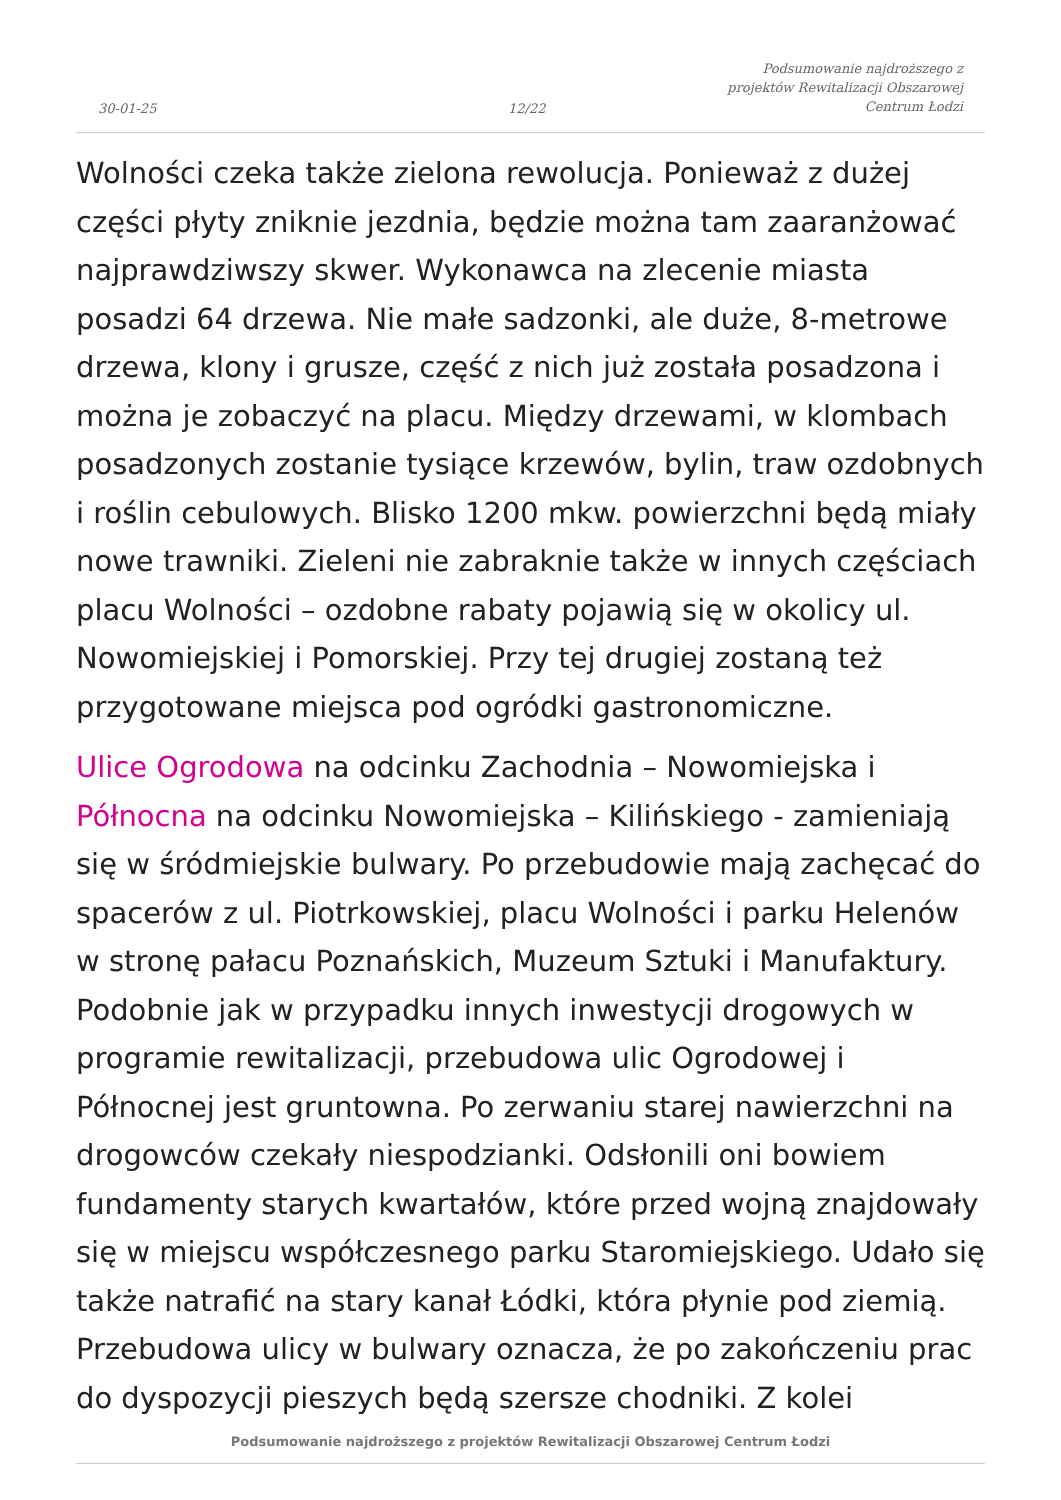30-01-25 12/22
Podsumowanie najdroższego z
projektów Rewitalizacji Obszarowej
Centrum Łodzi
Wolności czeka także zielona rewolucja. Ponieważ z dużej części płyty zniknie jezdnia, będzie można tam zaaranżować najprawdziwszy skwer. Wykonawca na zlecenie miasta posadzi 64 drzewa. Nie małe sadzonki, ale duże, 8-metrowe drzewa, klony i grusze, część z nich już została posadzona i można je zobaczyć na placu. Między drzewami, w klombach posadzonych zostanie tysiące krzewów, bylin, traw ozdobnych i roślin cebulowych. Blisko 1200 mkw. powierzchni będą miały nowe trawniki. Zieleni nie zabraknie także w innych częściach placu Wolności – ozdobne rabaty pojawią się w okolicy ul. Nowomiejskiej i Pomorskiej. Przy tej drugiej zostaną też przygotowane miejsca pod ogródki gastronomiczne.
Ulice Ogrodowa na odcinku Zachodnia – Nowomiejska i Północna na odcinku Nowomiejska – Kilińskiego - zamieniają się w śródmiejskie bulwary. Po przebudowie mają zachęcać do spacerów z ul. Piotrkowskiej, placu Wolności i parku Helenów w stronę pałacu Poznańskich, Muzeum Sztuki i Manufaktury. Podobnie jak w przypadku innych inwestycji drogowych w programie rewitalizacji, przebudowa ulic Ogrodowej i Północnej jest gruntowna. Po zerwaniu starej nawierzchni na drogowców czekały niespodzianki. Odsłonili oni bowiem fundamenty starych kwartałów, które przed wojną znajdowały się w miejscu współczesnego parku Staromiejskiego. Udało się także natrafić na stary kanał Łódki, która płynie pod ziemią. Przebudowa ulicy w bulwary oznacza, że po zakończeniu prac do dyspozycji pieszych będą szersze chodniki. Z kolei
Podsumowanie najdroższego z projektów Rewitalizacji Obszarowej Centrum Łodzi